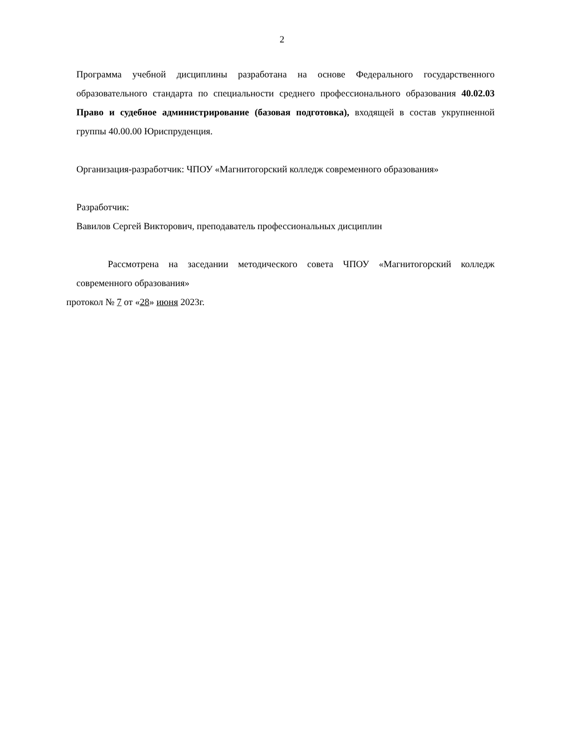2
Программа учебной дисциплины разработана на основе Федерального государственного образовательного стандарта по специальности среднего профессионального образования 40.02.03 Право и судебное администрирование (базовая подготовка), входящей в состав укрупненной группы 40.00.00 Юриспруденция.
Организация-разработчик: ЧПОУ «Магнитогорский колледж современного образования»
Разработчик:
Вавилов Сергей Викторович, преподаватель профессиональных дисциплин
Рассмотрена на заседании методического совета ЧПОУ «Магнитогорский колледж современного образования»
протокол № 7 от «28» июня 2023г.